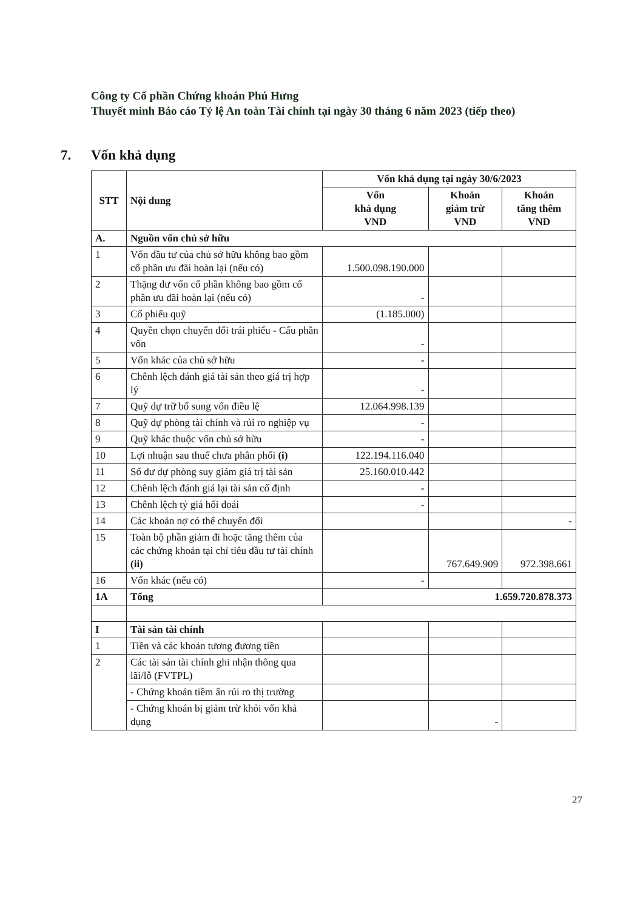Công ty Cổ phần Chứng khoán Phú Hưng
Thuyết minh Báo cáo Tỷ lệ An toàn Tài chính tại ngày 30 tháng 6 năm 2023 (tiếp theo)
7. Vốn khả dụng
| STT | Nội dung | Vốn khả dụng tại ngày 30/6/2023 | | |
| --- | --- | --- | --- | --- |
| | | Vốn khả dụng VND | Khoản giảm trừ VND | Khoản tăng thêm VND |
| A. | Nguồn vốn chủ sở hữu | | | |
| 1 | Vốn đầu tư của chủ sở hữu không bao gồm cổ phần ưu đãi hoàn lại (nếu có) | 1.500.098.190.000 | | |
| 2 | Thặng dư vốn cổ phần không bao gồm cổ phần ưu đãi hoàn lại (nếu có) | - | | |
| 3 | Cổ phiếu quỹ | (1.185.000) | | |
| 4 | Quyền chọn chuyển đổi trái phiếu - Cấu phần vốn | - | | |
| 5 | Vốn khác của chủ sở hữu | - | | |
| 6 | Chênh lệch đánh giá tài sản theo giá trị hợp lý | - | | |
| 7 | Quỹ dự trữ bổ sung vốn điều lệ | 12.064.998.139 | | |
| 8 | Quỹ dự phòng tài chính và rủi ro nghiệp vụ | - | | |
| 9 | Quỹ khác thuộc vốn chủ sở hữu | - | | |
| 10 | Lợi nhuận sau thuế chưa phân phối (i) | 122.194.116.040 | | |
| 11 | Số dư dự phòng suy giảm giá trị tài sản | 25.160.010.442 | | |
| 12 | Chênh lệch đánh giá lại tài sản cố định | - | | |
| 13 | Chênh lệch tỷ giá hối đoái | - | | |
| 14 | Các khoản nợ có thể chuyển đổi | | | - |
| 15 | Toàn bộ phần giảm đi hoặc tăng thêm của các chứng khoán tại chỉ tiêu đầu tư tài chính (ii) | | 767.649.909 | 972.398.661 |
| 16 | Vốn khác (nếu có) | - | | |
| 1A | Tổng | 1.659.720.878.373 | | |
| I | Tài sản tài chính | | | |
| 1 | Tiền và các khoản tương đương tiền | | | |
| 2 | Các tài sản tài chính ghi nhận thông qua lãi/lỗ (FVTPL) | | | |
| | - Chứng khoán tiềm ẩn rủi ro thị trường | | | |
| | - Chứng khoán bị giảm trừ khỏi vốn khả dụng | | - | |
27